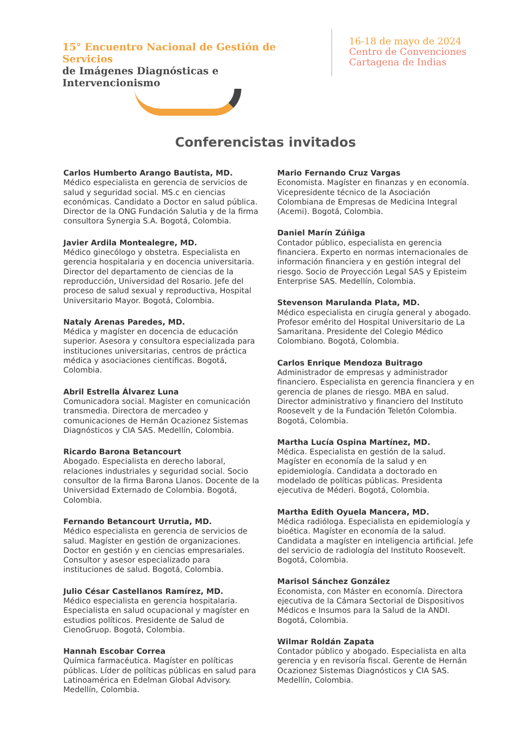15° Encuentro Nacional de Gestión de Servicios
de Imágenes Diagnósticas e Intervencionismo
16-18 de mayo de 2024
Centro de Convenciones
Cartagena de Indias
Conferencistas invitados
Carlos Humberto Arango Bautista, MD.
Médico especialista en gerencia de servicios de salud y seguridad social. MS.c en ciencias económicas. Candidato a Doctor en salud pública. Director de la ONG Fundación Salutia y de la firma consultora Synergia S.A. Bogotá, Colombia.
Javier Ardila Montealegre, MD.
Médico ginecólogo y obstetra. Especialista en gerencia hospitalaria y en docencia universitaria. Director del departamento de ciencias de la reproducción, Universidad del Rosario. Jefe del proceso de salud sexual y reproductiva, Hospital Universitario Mayor. Bogotá, Colombia.
Nataly Arenas Paredes, MD.
Médica y magíster en docencia de educación superior. Asesora y consultora especializada para instituciones universitarias, centros de práctica médica y asociaciones científicas. Bogotá, Colombia.
Abril Estrella Álvarez Luna
Comunicadora social. Magíster en comunicación transmedia. Directora de mercadeo y comunicaciones de Hernán Ocazionez Sistemas Diagnósticos y CIA SAS. Medellín, Colombia.
Ricardo Barona Betancourt
Abogado. Especialista en derecho laboral, relaciones industriales y seguridad social. Socio consultor de la firma Barona Llanos. Docente de la Universidad Externado de Colombia. Bogotá, Colombia.
Fernando Betancourt Urrutia, MD.
Médico especialista en gerencia de servicios de salud. Magíster en gestión de organizaciones. Doctor en gestión y en ciencias empresariales. Consultor y asesor especializado para instituciones de salud. Bogotá, Colombia.
Julio César Castellanos Ramírez, MD.
Médico especialista en gerencia hospitalaria. Especialista en salud ocupacional y magíster en estudios políticos. Presidente de Salud de CienoGruop. Bogotá, Colombia.
Hannah Escobar Correa
Química farmacéutica. Magíster en políticas públicas. Líder de políticas públicas en salud para Latinoamérica en Edelman Global Advisory. Medellín, Colombia.
Mario Fernando Cruz Vargas
Economista. Magíster en finanzas y en economía. Vicepresidente técnico de la Asociación Colombiana de Empresas de Medicina Integral (Acemi). Bogotá, Colombia.
Daniel Marín Zúñiga
Contador público, especialista en gerencia financiera. Experto en normas internacionales de información financiera y en gestión integral del riesgo. Socio de Proyección Legal SAS y Episteim Enterprise SAS. Medellín, Colombia.
Stevenson Marulanda Plata, MD.
Médico especialista en cirugía general y abogado. Profesor emérito del Hospital Universitario de La Samaritana. Presidente del Colegio Médico Colombiano. Bogotá, Colombia.
Carlos Enrique Mendoza Buitrago
Administrador de empresas y administrador financiero. Especialista en gerencia financiera y en gerencia de planes de riesgo. MBA en salud. Director administrativo y financiero del Instituto Roosevelt y de la Fundación Teletón Colombia. Bogotá, Colombia.
Martha Lucía Ospina Martínez, MD.
Médica. Especialista en gestión de la salud. Magíster en economía de la salud y en epidemiología. Candidata a doctorado en modelado de políticas públicas. Presidenta ejecutiva de Méderi. Bogotá, Colombia.
Martha Edith Oyuela Mancera, MD.
Médica radióloga. Especialista en epidemiología y bioética. Magíster en economía de la salud. Candidata a magíster en inteligencia artificial. Jefe del servicio de radiología del Instituto Roosevelt. Bogotá, Colombia.
Marisol Sánchez González
Economista, con Máster en economía. Directora ejecutiva de la Cámara Sectorial de Dispositivos Médicos e Insumos para la Salud de la ANDI. Bogotá, Colombia.
Wilmar Roldán Zapata
Contador público y abogado. Especialista en alta gerencia y en revisoría fiscal. Gerente de Hernán Ocazionez Sistemas Diagnósticos y CIA SAS. Medellín, Colombia.